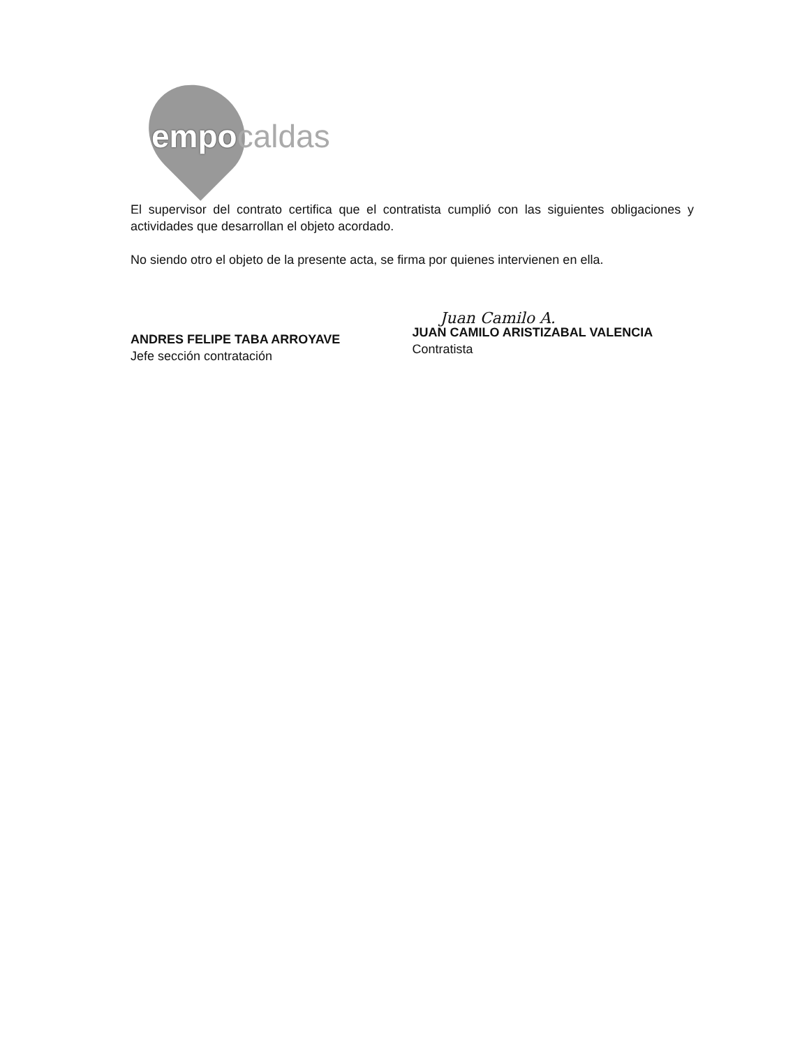empocaldas
El supervisor del contrato certifica que el contratista cumplió con las siguientes obligaciones y actividades que desarrollan el objeto acordado.
No siendo otro el objeto de la presente acta, se firma por quienes intervienen en ella.
ANDRES FELIPE TABA ARROYAVE
Jefe sección contratación
Juan Camilo A.
JUAN CAMILO ARISTIZABAL VALENCIA
Contratista